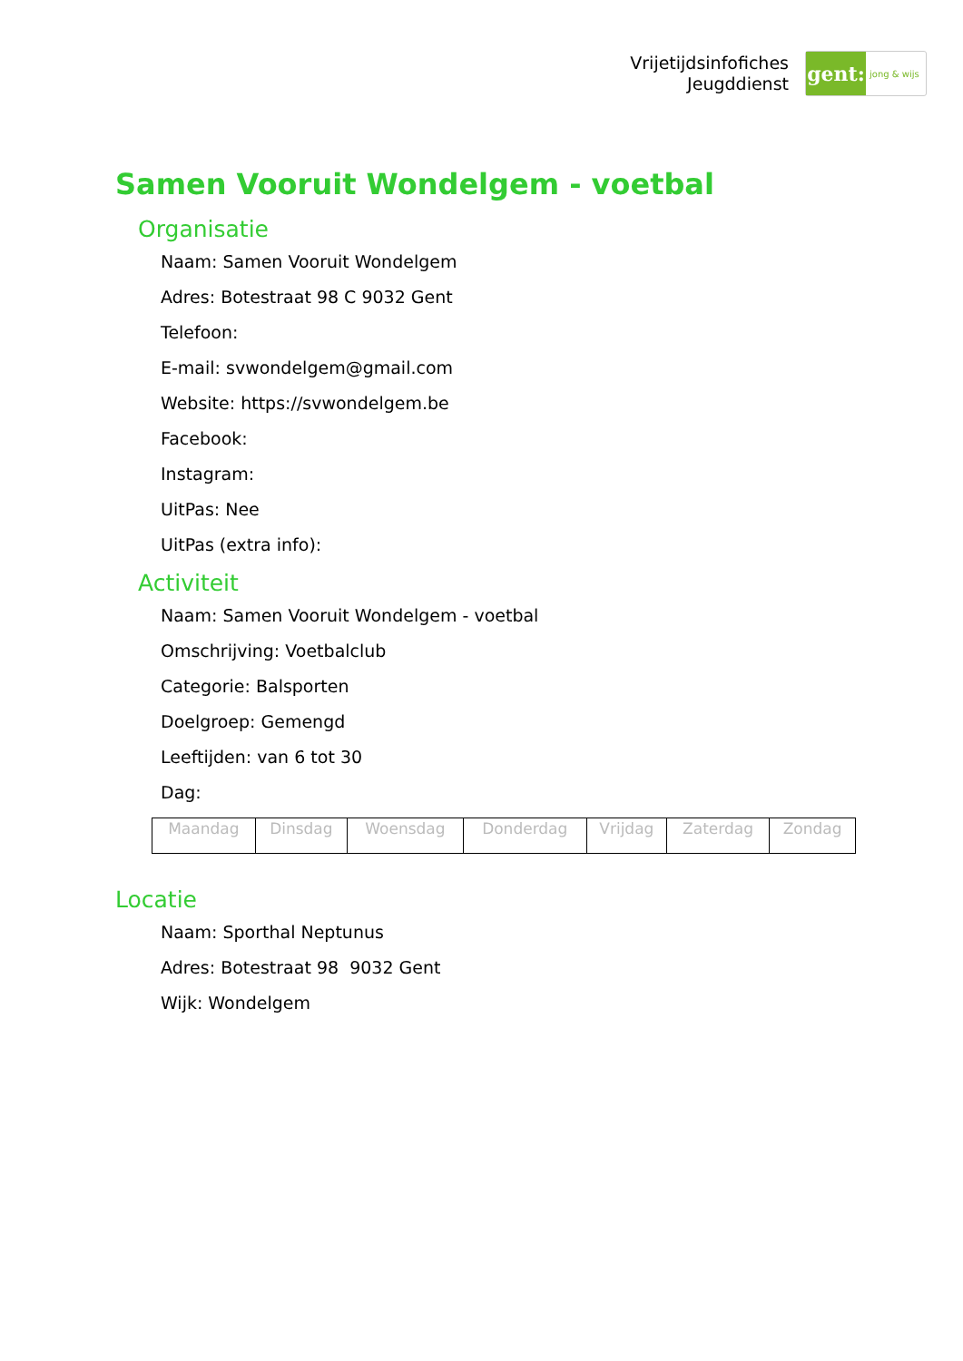Vrijetijdsinfofiches
Jeugddienst
gent:
jong & wijs
Samen Vooruit Wondelgem - voetbal
Organisatie
Naam: Samen Vooruit Wondelgem
Adres: Botestraat 98 C 9032 Gent
Telefoon:
E-mail: svwondelgem@gmail.com
Website: https://svwondelgem.be
Facebook:
Instagram:
UitPas: Nee
UitPas (extra info):
Activiteit
Naam: Samen Vooruit Wondelgem - voetbal
Omschrijving: Voetbalclub
Categorie: Balsporten
Doelgroep: Gemengd
Leeftijden: van 6 tot 30
Dag:
| Maandag | Dinsdag | Woensdag | Donderdag | Vrijdag | Zaterdag | Zondag |
Locatie
Naam: Sporthal Neptunus
Adres: Botestraat 98 9032 Gent
Wijk: Wondelgem